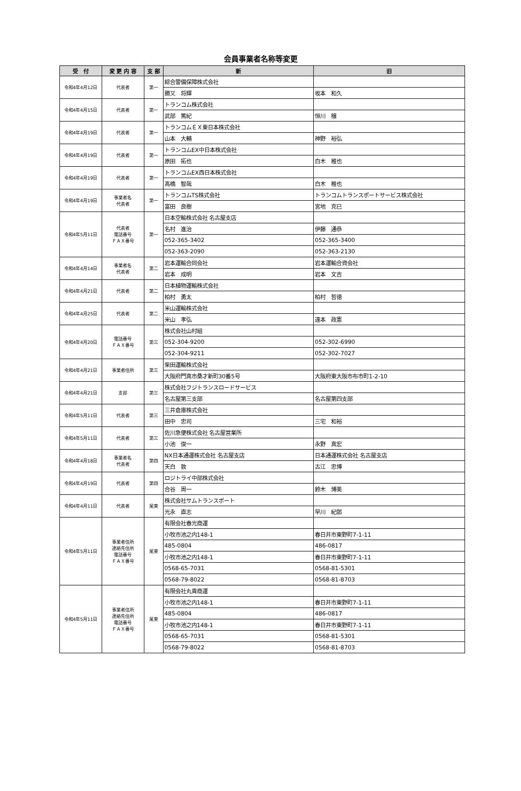会員事業者名称等変更
| 受 付 | 変 更 内 容 | 支 部 | 新 | 旧 |
| --- | --- | --- | --- | --- |
| 令和4年4月12日 | 代表者 | 第一 | 綜合警備保障株式会社 | |
| | | | 勝又 将輝 | 坂本 和久 |
| 令和4年4月15日 | 代表者 | 第一 | トランコム株式会社 | |
| | | | 武部 篤紀 | 恒川 穣 |
| 令和4年4月19日 | 代表者 | 第一 | トランコムＥＸ東日本株式会社 | |
| | | | 山本 大輔 | 神野 裕弘 |
| 令和4年4月19日 | 代表者 | 第一 | トランコムEX中日本株式会社 | |
| | | | 原田 拓也 | 白木 稚也 |
| 令和4年4月19日 | 代表者 | 第一 | トランコムEX西日本株式会社 | |
| | | | 高橋 智哉 | 白木 稚也 |
| 令和4年4月19日 | 事業者名 代表者 | 第一 | トランコムTS株式会社 | トランコムトランスポートサービス株式会社 |
| | | | 富田 良樹 | 宮地 克巳 |
| 令和4年5月11日 | 代表者 電話番号 ＦＡＸ番号 | 第一 | 日本空輸株式会社 名古屋支店 | |
| | | | 名村 進治 | 伊藤 通恭 |
| | | | 052-365-3402 | 052-365-3400 |
| | | | 052-363-2090 | 052-363-2130 |
| 令和4年4月14日 | 事業者名 代表者 | 第二 | 岩本運輸合同会社 | 岩本運輸合資会社 |
| | | | 岩本 成明 | 岩本 文吉 |
| 令和4年4月21日 | 代表者 | 第二 | 日本植物運輸株式会社 | |
| | | | 柏村 勇太 | 柏村 哲徳 |
| 令和4年4月25日 | 代表者 | 第二 | 米山運輸株式会社 | |
| | | | 米山 孝弘 | 遠本 政憲 |
| 令和4年4月20日 | 電話番号 ＦＡＸ番号 | 第三 | 株式会社山村組 | |
| | | | 052-304-9200 | 052-302-6990 |
| | | | 052-304-9211 | 052-302-7027 |
| 令和4年4月21日 | 事業者住所 | 第三 | 柴田運輸株式会社 | |
| | | | 大阪府門真市桑才新町30番5号 | 大阪府東大阪市布市町1-2-10 |
| 令和4年4月21日 | 支部 | 第三 | 株式会社フジトランスロードサービス | |
| | | | 名古屋第三支部 | 名古屋第四支部 |
| 令和4年5月11日 | 代表者 | 第三 | 三井倉庫株式会社 | |
| | | | 田中 忠司 | 三宅 和裕 |
| 令和4年5月11日 | 代表者 | 第三 | 佐川急便株式会社 名古屋営業所 | |
| | | | 小池 俊一 | 永野 真宏 |
| 令和4年4月18日 | 事業者名 代表者 | 第四 | NX日本通運株式会社 名古屋支店 | 日本通運株式会社 名古屋支店 |
| | | | 天白 敦 | 古江 忠博 |
| 令和4年4月19日 | 代表者 | 第四 | ロジトライ中部株式会社 | |
| | | | 合谷 周一 | 鈴木 博美 |
| 令和4年4月11日 | 代表者 | 尾東 | 株式会社サムトランスポート | |
| | | | 光永 直志 | 早川 紀郎 |
| 令和4年5月11日 | 事業者住所 連絡先住所 電話番号 ＦＡＸ番号 | 尾東 | 有限会社春光商運 | |
| | | | 小牧市池之内148-1 | 春日井市東野町7-1-11 |
| | | | 485-0804 | 486-0817 |
| | | | 小牧市池之内148-1 | 春日井市東野町7-1-11 |
| | | | 0568-65-7031 | 0568-81-5301 |
| | | | 0568-79-8022 | 0568-81-8703 |
| 令和4年5月11日 | 事業者住所 連絡先住所 電話番号 ＦＡＸ番号 | 尾東 | 有限会社丸貴商運 | |
| | | | 小牧市池之内148-1 | 春日井市東野町7-1-11 |
| | | | 485-0804 | 486-0817 |
| | | | 小牧市池之内148-1 | 春日井市東野町7-1-11 |
| | | | 0568-65-7031 | 0568-81-5301 |
| | | | 0568-79-8022 | 0568-81-8703 |